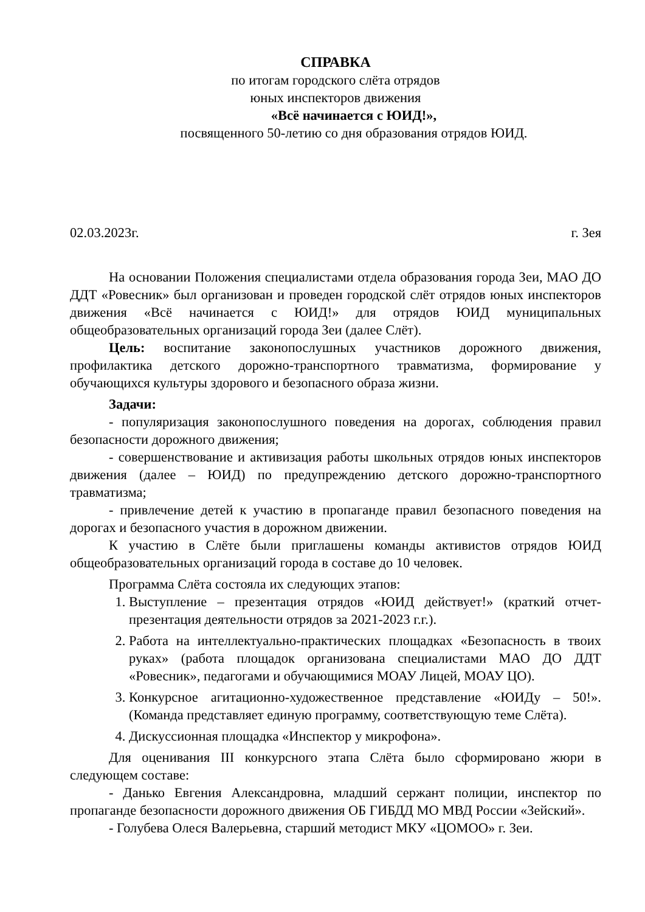СПРАВКА
по итогам городского слёта отрядов
юных инспекторов движения
«Всё начинается с ЮИД!»,
посвященного 50-летию со дня образования отрядов ЮИД.
02.03.2023г. г. Зея
На основании Положения специалистами отдела образования города Зеи, МАО ДО ДДТ «Ровесник» был организован и проведен городской слёт отрядов юных инспекторов движения «Всё начинается с ЮИД!» для отрядов ЮИД муниципальных общеобразовательных организаций города Зеи (далее Слёт).
Цель: воспитание законопослушных участников дорожного движения, профилактика детского дорожно-транспортного травматизма, формирование у обучающихся культуры здорового и безопасного образа жизни.
Задачи:
- популяризация законопослушного поведения на дорогах, соблюдения правил безопасности дорожного движения;
- совершенствование и активизация работы школьных отрядов юных инспекторов движения (далее – ЮИД) по предупреждению детского дорожно-транспортного травматизма;
- привлечение детей к участию в пропаганде правил безопасного поведения на дорогах и безопасного участия в дорожном движении.
К участию в Слёте были приглашены команды активистов отрядов ЮИД общеобразовательных организаций города в составе до 10 человек.
Программа Слёта состояла их следующих этапов:
1. Выступление – презентация отрядов «ЮИД действует!» (краткий отчет-презентация деятельности отрядов за 2021-2023 г.г.).
2. Работа на интеллектуально-практических площадках «Безопасность в твоих руках» (работа площадок организована специалистами МАО ДО ДДТ «Ровесник», педагогами и обучающимися МОАУ Лицей, МОАУ ЦО).
3. Конкурсное агитационно-художественное представление «ЮИДу – 50!». (Команда представляет единую программу, соответствующую теме Слёта).
4. Дискуссионная площадка «Инспектор у микрофона».
Для оценивания III конкурсного этапа Слёта было сформировано жюри в следующем составе:
- Данько Евгения Александровна, младший сержант полиции, инспектор по пропаганде безопасности дорожного движения ОБ ГИБДД МО МВД России «Зейский».
- Голубева Олеся Валерьевна, старший методист МКУ «ЦОМОО» г. Зеи.